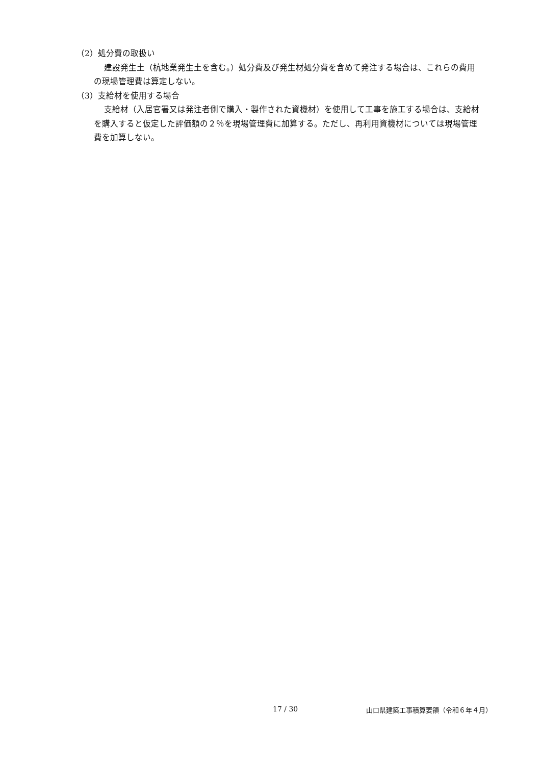（2）処分費の取扱い
建設発生土（杭地業発生土を含む。）処分費及び発生材処分費を含めて発注する場合は、これらの費用の現場管理費は算定しない。
（3）支給材を使用する場合
支給材（入居官署又は発注者側で購入・製作された資機材）を使用して工事を施工する場合は、支給材を購入すると仮定した評価額の２％を現場管理費に加算する。ただし、再利用資機材については現場管理費を加算しない。
17 / 30 山口県建築工事積算要領（令和６年４月）